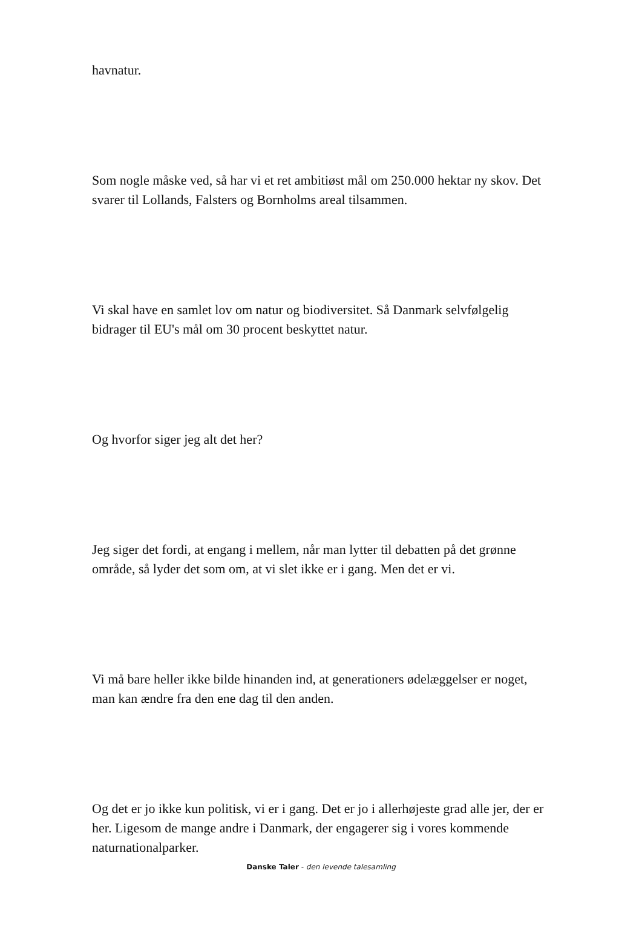havnatur.
Som nogle måske ved, så har vi et ret ambitiøst mål om 250.000 hektar ny skov. Det svarer til Lollands, Falsters og Bornholms areal tilsammen.
Vi skal have en samlet lov om natur og biodiversitet. Så Danmark selvfølgelig bidrager til EU's mål om 30 procent beskyttet natur.
Og hvorfor siger jeg alt det her?
Jeg siger det fordi, at engang i mellem, når man lytter til debatten på det grønne område, så lyder det som om, at vi slet ikke er i gang. Men det er vi.
Vi må bare heller ikke bilde hinanden ind, at generationers ødelæggelser er noget, man kan ændre fra den ene dag til den anden.
Og det er jo ikke kun politisk, vi er i gang. Det er jo i allerhøjeste grad alle jer, der er her. Ligesom de mange andre i Danmark, der engagerer sig i vores kommende naturnationalparker.
Danske Taler - den levende talesamling